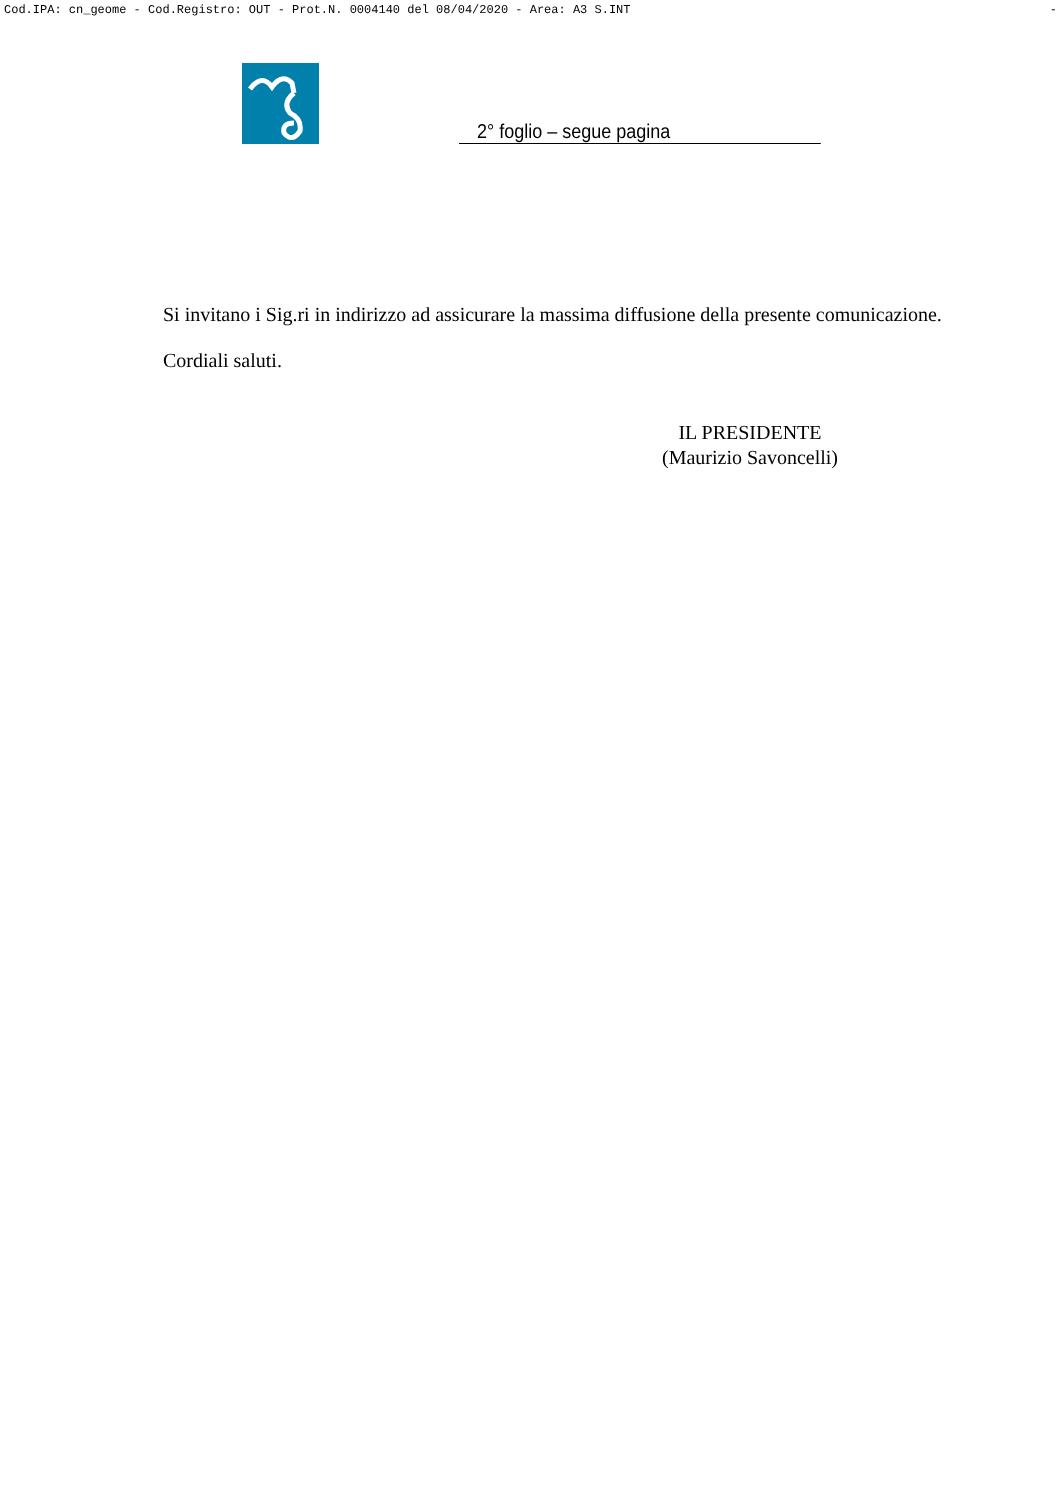Cod.IPA: cn_geome - Cod.Registro: OUT - Prot.N. 0004140 del 08/04/2020 - Area: A3 S.INT -
2° foglio – segue pagina
Si invitano i Sig.ri in indirizzo ad assicurare la massima diffusione della presente comunicazione.
Cordiali saluti.
IL PRESIDENTE
(Maurizio Savoncelli)